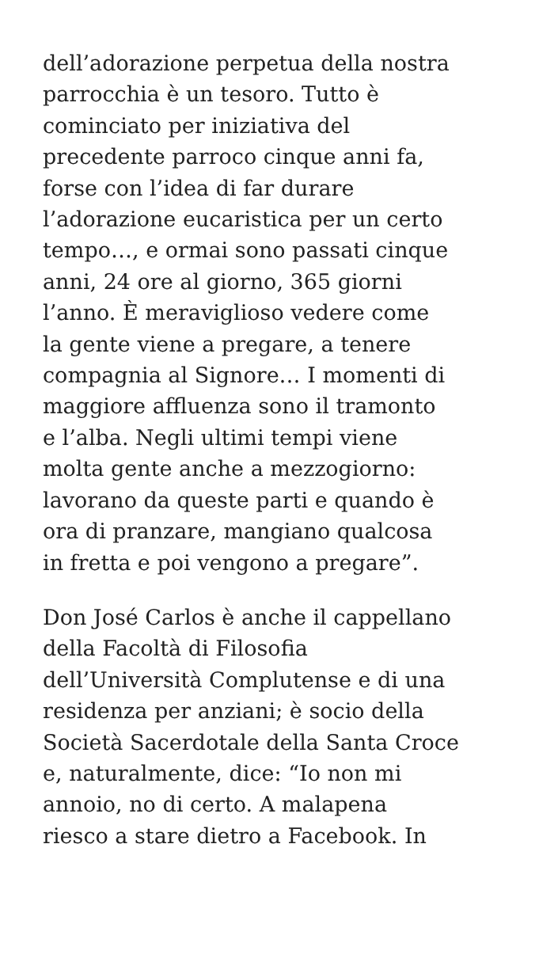dell’adorazione perpetua della nostra
parrocchia è un tesoro. Tutto è
cominciato per iniziativa del
precedente parroco cinque anni fa,
forse con l’idea di far durare
l’adorazione eucaristica per un certo
tempo…, e ormai sono passati cinque
anni, 24 ore al giorno, 365 giorni
l’anno. È meraviglioso vedere come
la gente viene a pregare, a tenere
compagnia al Signore… I momenti di
maggiore affluenza sono il tramonto
e l’alba. Negli ultimi tempi viene
molta gente anche a mezzogiorno:
lavorano da queste parti e quando è
ora di pranzare, mangiano qualcosa
in fretta e poi vengono a pregare”.
Don José Carlos è anche il cappellano
della Facoltà di Filosofia
dell’Università Complutense e di una
residenza per anziani; è socio della
Società Sacerdotale della Santa Croce
e, naturalmente, dice: “Io non mi
annoio, no di certo. A malapena
riesco a stare dietro a Facebook. In